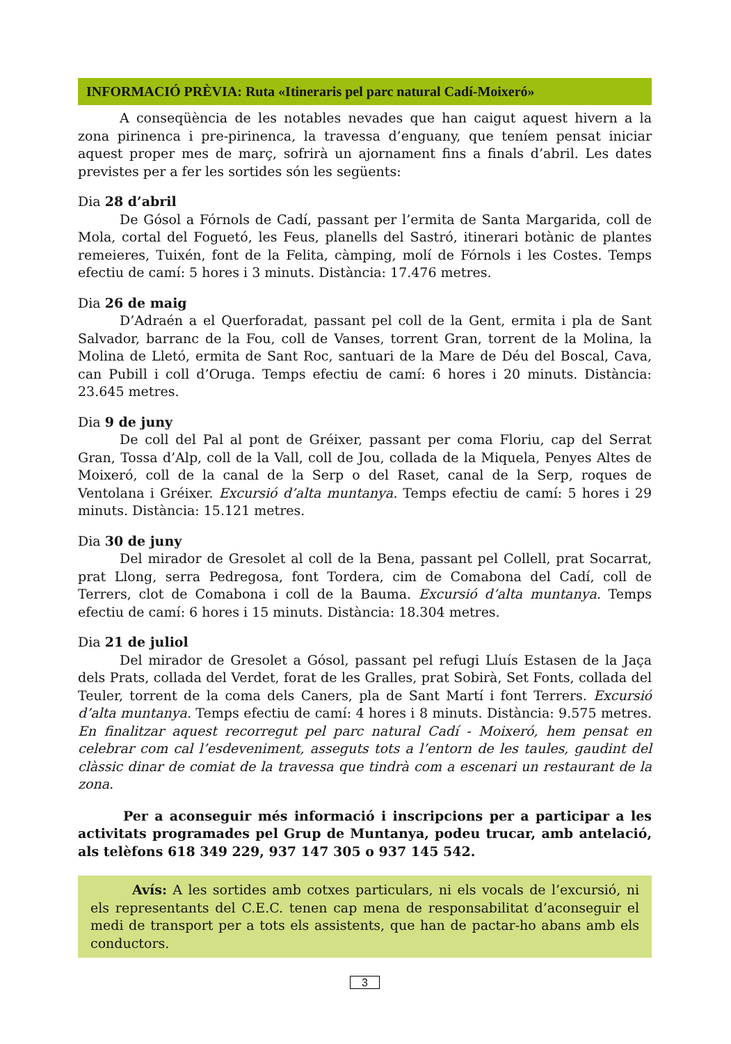INFORMACIÓ PRÈVIA: Ruta «Itineraris pel parc natural Cadí-Moixeró»
A conseqüència de les notables nevades que han caigut aquest hivern a la zona pirinenca i pre-pirinenca, la travessa d’enguany, que teníem pensat iniciar aquest proper mes de març, sofrirà un ajornament fins a finals d’abril. Les dates previstes per a fer les sortides són les següents:
Dia 28 d’abril
De Gósol a Fórnols de Cadí, passant per l’ermita de Santa Margarida, coll de Mola, cortal del Foguetó, les Feus, planells del Sastró, itinerari botànic de plantes remeieres, Tuixén, font de la Felita, càmping, molí de Fórnols i les Costes. Temps efectiu de camí: 5 hores i 3 minuts. Distància: 17.476 metres.
Dia 26 de maig
D’Adraén a el Querforadat, passant pel coll de la Gent, ermita i pla de Sant Salvador, barranc de la Fou, coll de Vanses, torrent Gran, torrent de la Molina, la Molina de Lletó, ermita de Sant Roc, santuari de la Mare de Déu del Boscal, Cava, can Pubill i coll d’Oruga. Temps efectiu de camí: 6 hores i 20 minuts. Distància: 23.645 metres.
Dia 9 de juny
De coll del Pal al pont de Gréixer, passant per coma Floriu, cap del Serrat Gran, Tossa d’Alp, coll de la Vall, coll de Jou, collada de la Miquela, Penyes Altes de Moixeró, coll de la canal de la Serp o del Raset, canal de la Serp, roques de Ventolana i Gréixer. Excursió d’alta muntanya. Temps efectiu de camí: 5 hores i 29 minuts. Distància: 15.121 metres.
Dia 30 de juny
Del mirador de Gresolet al coll de la Bena, passant pel Collell, prat Socarrat, prat Llong, serra Pedregosa, font Tordera, cim de Comabona del Cadí, coll de Terrers, clot de Comabona i coll de la Bauma. Excursió d’alta muntanya. Temps efectiu de camí: 6 hores i 15 minuts. Distància: 18.304 metres.
Dia 21 de juliol
Del mirador de Gresolet a Gósol, passant pel refugi Lluís Estasen de la Jaça dels Prats, collada del Verdet, forat de les Gralles, prat Sobirà, Set Fonts, collada del Teuler, torrent de la coma dels Caners, pla de Sant Martí i font Terrers. Excursió d’alta muntanya. Temps efectiu de camí: 4 hores i 8 minuts. Distància: 9.575 metres. En finalitzar aquest recorregut pel parc natural Cadí - Moixeró, hem pensat en celebrar com cal l’esdeveniment, asseguts tots a l’entorn de les taules, gaudint del clàssic dinar de comiat de la travessa que tindrà com a escenari un restaurant de la zona.
Per a aconseguir més informació i inscripcions per a participar a les activitats programades pel Grup de Muntanya, podeu trucar, amb antelació, als telèfons 618 349 229, 937 147 305 o 937 145 542.
Avís: A les sortides amb cotxes particulars, ni els vocals de l’excursió, ni els representants del C.E.C. tenen cap mena de responsabilitat d’aconseguir el medi de transport per a tots els assistents, que han de pactar-ho abans amb els conductors.
3